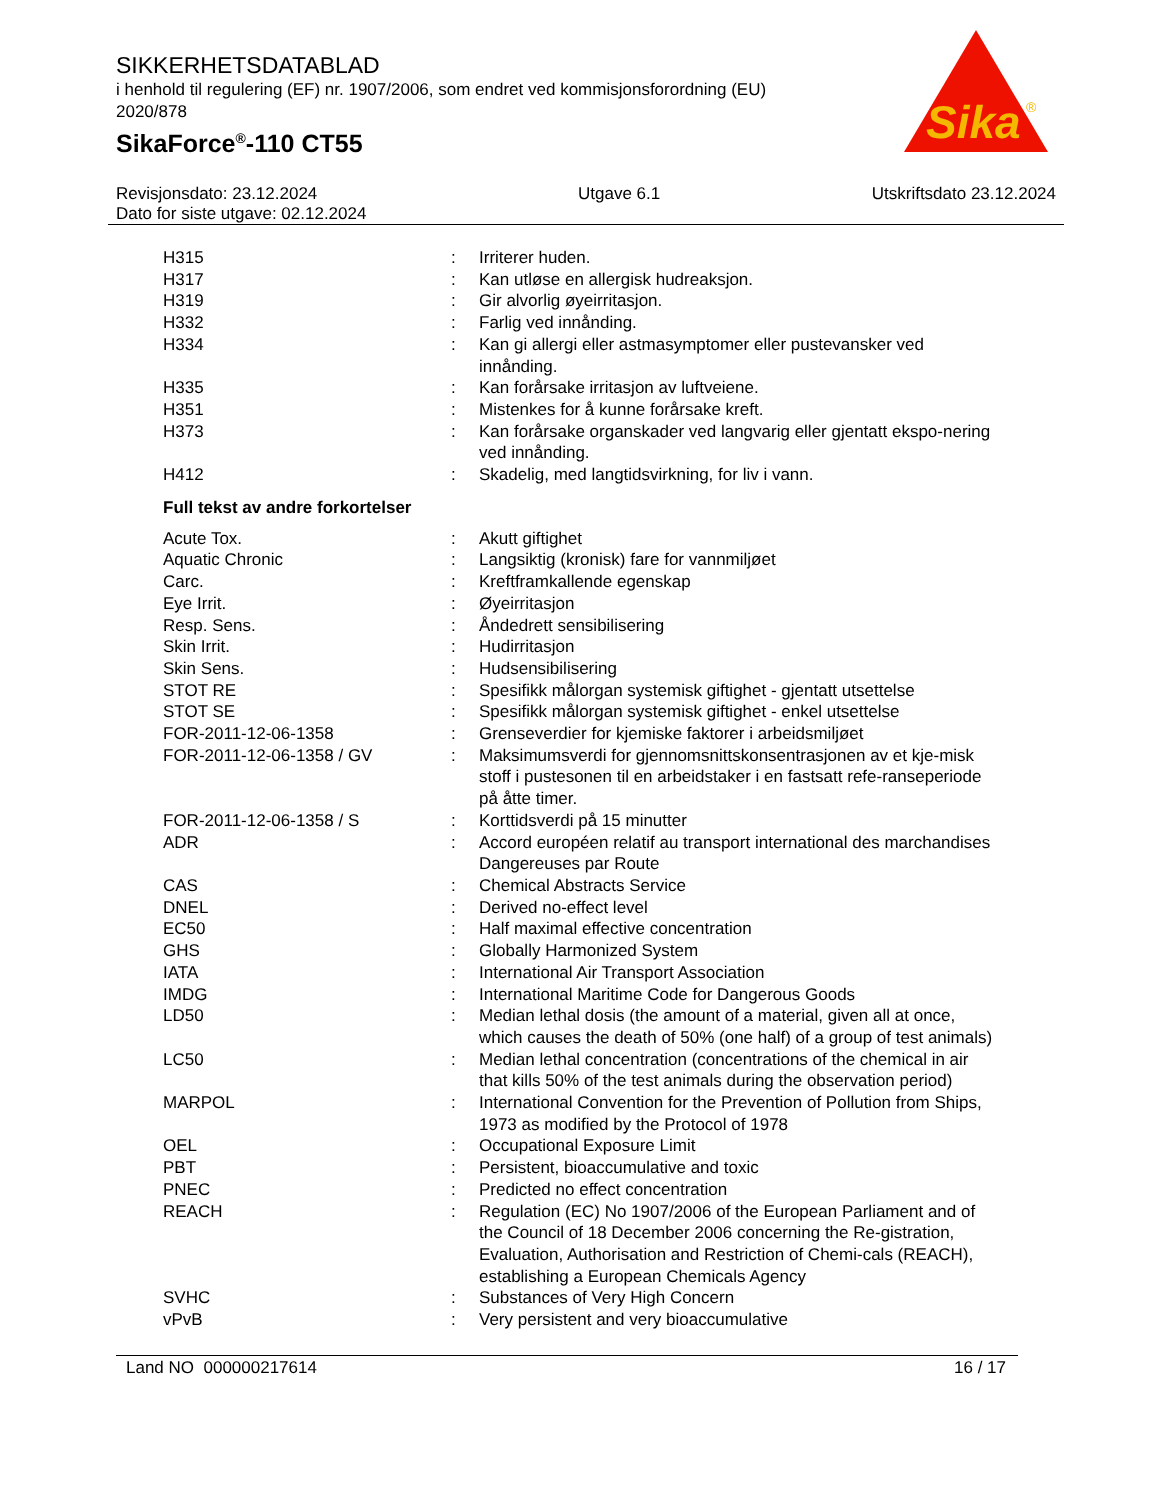SIKKERHETSDATABLAD
i henhold til regulering (EF) nr. 1907/2006, som endret ved kommisjonsforordning (EU) 2020/878
SikaForce<sup>®</sup>-110 CT55
Sika
®
Revisjonsdato: 23.12.2024
Dato for siste utgave: 02.12.2024
Utgave 6.1 Utskriftsdato 23.12.2024
| H315 | : | Irriterer huden. |
| H317 | : | Kan utløse en allergisk hudreaksjon. |
| H319 | : | Gir alvorlig øyeirritasjon. |
| H332 | : | Farlig ved innånding. |
| H334 | : | Kan gi allergi eller astmasymptomer eller pustevansker ved innånding. |
| H335 | : | Kan forårsake irritasjon av luftveiene. |
| H351 | : | Mistenkes for å kunne forårsake kreft. |
| H373 | : | Kan forårsake organskader ved langvarig eller gjentatt ekspo-nering ved innånding. |
| H412 | : | Skadelig, med langtidsvirkning, for liv i vann. |
Full tekst av andre forkortelser
| Acute Tox. | : | Akutt giftighet |
| Aquatic Chronic | : | Langsiktig (kronisk) fare for vannmiljøet |
| Carc. | : | Kreftframkallende egenskap |
| Eye Irrit. | : | Øyeirritasjon |
| Resp. Sens. | : | Åndedrett sensibilisering |
| Skin Irrit. | : | Hudirritasjon |
| Skin Sens. | : | Hudsensibilisering |
| STOT RE | : | Spesifikk målorgan systemisk giftighet - gjentatt utsettelse |
| STOT SE | : | Spesifikk målorgan systemisk giftighet - enkel utsettelse |
| FOR-2011-12-06-1358 | : | Grenseverdier for kjemiske faktorer i arbeidsmiljøet |
| FOR-2011-12-06-1358 / GV | : | Maksimumsverdi for gjennomsnittskonsentrasjonen av et kje-misk stoff i pustesonen til en arbeidstaker i en fastsatt refe-ranseperiode på åtte timer. |
| FOR-2011-12-06-1358 / S | : | Korttidsverdi på 15 minutter |
| ADR | : | Accord européen relatif au transport international des marchandises Dangereuses par Route |
| CAS | : | Chemical Abstracts Service |
| DNEL | : | Derived no-effect level |
| EC50 | : | Half maximal effective concentration |
| GHS | : | Globally Harmonized System |
| IATA | : | International Air Transport Association |
| IMDG | : | International Maritime Code for Dangerous Goods |
| LD50 | : | Median lethal dosis (the amount of a material, given all at once, which causes the death of 50% (one half) of a group of test animals) |
| LC50 | : | Median lethal concentration (concentrations of the chemical in air that kills 50% of the test animals during the observation period) |
| MARPOL | : | International Convention for the Prevention of Pollution from Ships, 1973 as modified by the Protocol of 1978 |
| OEL | : | Occupational Exposure Limit |
| PBT | : | Persistent, bioaccumulative and toxic |
| PNEC | : | Predicted no effect concentration |
| REACH | : | Regulation (EC) No 1907/2006 of the European Parliament and of the Council of 18 December 2006 concerning the Re-gistration, Evaluation, Authorisation and Restriction of Chemi-cals (REACH), establishing a European Chemicals Agency |
| SVHC | : | Substances of Very High Concern |
| vPvB | : | Very persistent and very bioaccumulative |
Land NO 000000217614 16 / 17